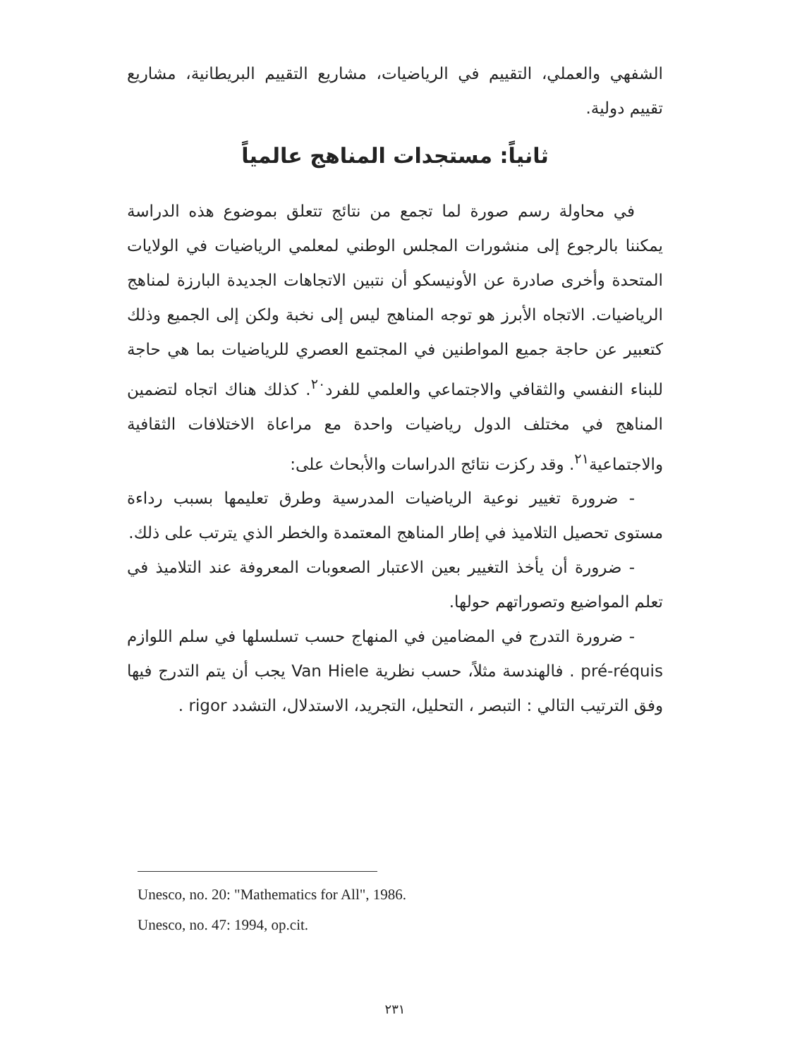الشفهي والعملي، التقييم في الرياضيات، مشاريع التقييم البريطانية، مشاريع تقييم دولية.
ثانياً: مستجدات المناهج عالمياً
في محاولة رسم صورة لما تجمع من نتائج تتعلق بموضوع هذه الدراسة يمكننا بالرجوع إلى منشورات المجلس الوطني لمعلمي الرياضيات في الولايات المتحدة وأخرى صادرة عن الأونيسكو أن نتبين الاتجاهات الجديدة البارزة لمناهج الرياضيات. الاتجاه الأبرز هو توجه المناهج ليس إلى نخبة ولكن إلى الجميع وذلك كتعبير عن حاجة جميع المواطنين في المجتمع العصري للرياضيات بما هي حاجة للبناء النفسي والثقافي والاجتماعي والعلمي للفرد<sup>٢٠</sup>. كذلك هناك اتجاه لتضمين المناهج في مختلف الدول رياضيات واحدة مع مراعاة الاختلافات الثقافية والاجتماعية<sup>٢١</sup>. وقد ركزت نتائج الدراسات والأبحاث على:
- ضرورة تغيير نوعية الرياضيات المدرسية وطرق تعليمها بسبب رداءة مستوى تحصيل التلاميذ في إطار المناهج المعتمدة والخطر الذي يترتب على ذلك.
- ضرورة أن يأخذ التغيير بعين الاعتبار الصعوبات المعروفة عند التلاميذ في تعلم المواضيع وتصوراتهم حولها.
- ضرورة التدرج في المضامين في المنهاج حسب تسلسلها في سلم اللوازم pré-réquis . فالهندسة مثلاً، حسب نظرية Van Hiele يجب أن يتم التدرج فيها وفق الترتيب التالي : التبصر ، التحليل، التجريد، الاستدلال، التشدد rigor .
Unesco, no. 20: "Mathematics for All", 1986.
Unesco, no. 47: 1994, op.cit.
٢٣١